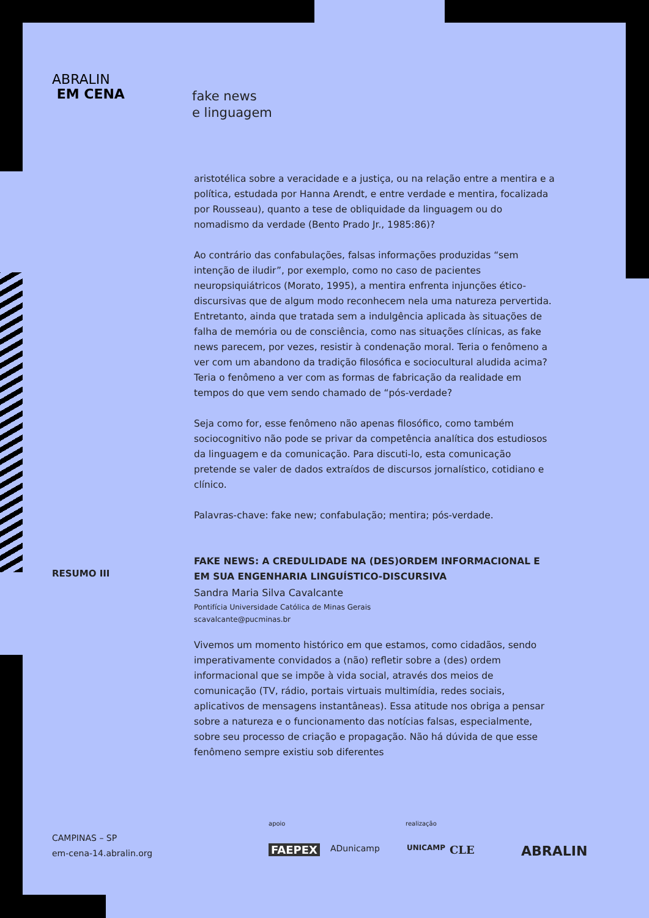ABRALIN
EM CENA
fake news
e linguagem
aristotélica sobre a veracidade e a justiça, ou na relação entre a mentira e a política, estudada por Hanna Arendt, e entre verdade e mentira, focalizada por Rousseau), quanto a tese de obliquidade da linguagem ou do nomadismo da verdade (Bento Prado Jr., 1985:86)?
Ao contrário das confabulações, falsas informações produzidas “sem intenção de iludir”, por exemplo, como no caso de pacientes neuropsiquiátricos (Morato, 1995), a mentira enfrenta injunções ético-discursivas que de algum modo reconhecem nela uma natureza pervertida. Entretanto, ainda que tratada sem a indulgência aplicada às situações de falha de memória ou de consciência, como nas situações clínicas, as fake news parecem, por vezes, resistir à condenação moral. Teria o fenômeno a ver com um abandono da tradição filosófica e sociocultural aludida acima? Teria o fenômeno a ver com as formas de fabricação da realidade em tempos do que vem sendo chamado de “pós-verdade?
Seja como for, esse fenômeno não apenas filosófico, como também sociocognitivo não pode se privar da competência analítica dos estudiosos da linguagem e da comunicação. Para discuti-lo, esta comunicação pretende se valer de dados extraídos de discursos jornalístico, cotidiano e clínico.
Palavras-chave: fake new; confabulação; mentira; pós-verdade.
FAKE NEWS: A CREDULIDADE NA (DES)ORDEM INFORMACIONAL E EM SUA ENGENHARIA LINGUÍSTICO-DISCURSIVA
Sandra Maria Silva Cavalcante
Pontifícia Universidade Católica de Minas Gerais
scavalcante@pucminas.br
Vivemos um momento histórico em que estamos, como cidadãos, sendo imperativamente convidados a (não) refletir sobre a (des) ordem informacional que se impõe à vida social, através dos meios de comunicação (TV, rádio, portais virtuais multimídia, redes sociais, aplicativos de mensagens instantâneas). Essa atitude nos obriga a pensar sobre a natureza e o funcionamento das notícias falsas, especialmente, sobre seu processo de criação e propagação. Não há dúvida de que esse fenômeno sempre existiu sob diferentes
RESUMO III
CAMPINAS – SP
em-cena-14.abralin.org
apoio realização
FAEPEX ADunicamp UNICAMP CLE ABRALIN